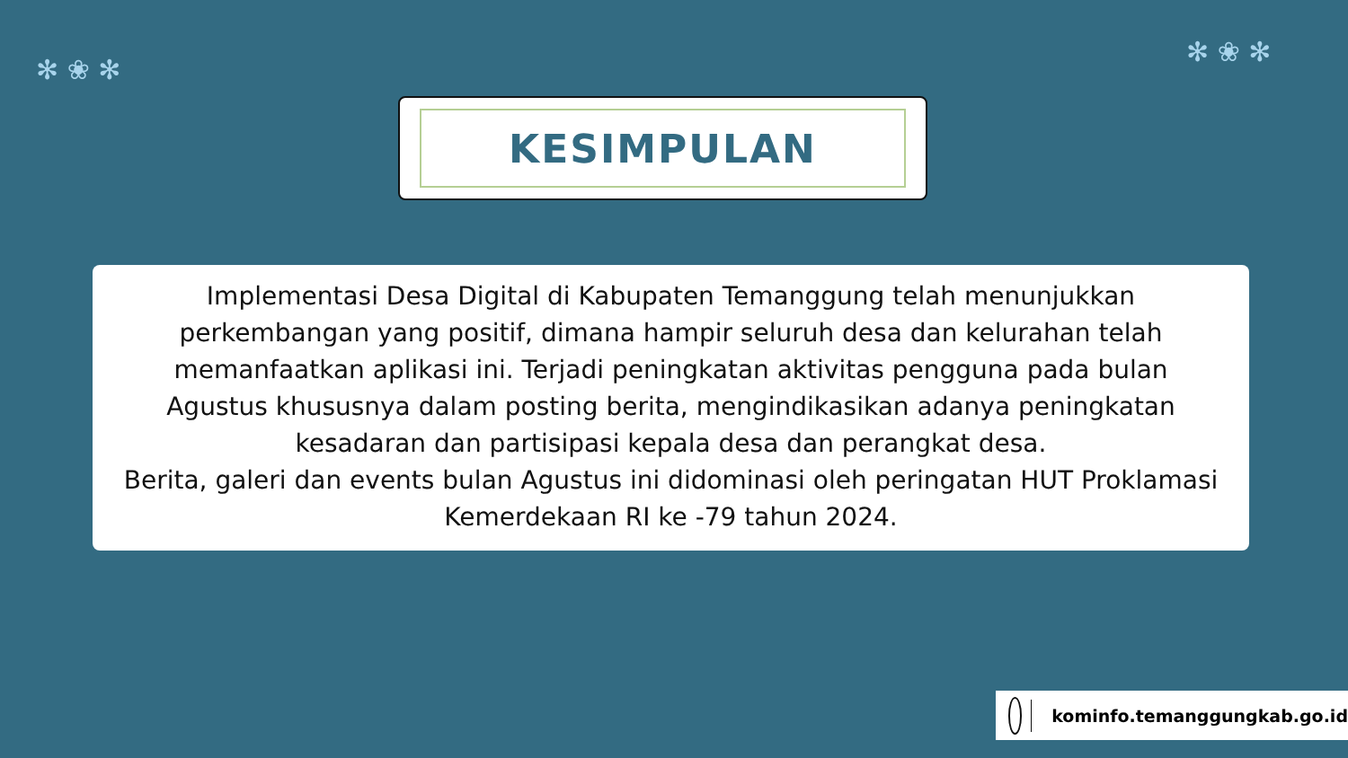✻ ❀ ✻
✻ ❀ ✻
KESIMPULAN
Implementasi Desa Digital di Kabupaten Temanggung telah menunjukkan perkembangan yang positif, dimana hampir seluruh desa dan kelurahan telah memanfaatkan aplikasi ini. Terjadi peningkatan aktivitas pengguna pada bulan Agustus khususnya dalam posting berita, mengindikasikan adanya peningkatan kesadaran dan partisipasi kepala desa dan perangkat desa.
Berita, galeri dan events bulan Agustus ini didominasi oleh peringatan HUT Proklamasi Kemerdekaan RI ke -79 tahun 2024.
kominfo.temanggungkab.go.id